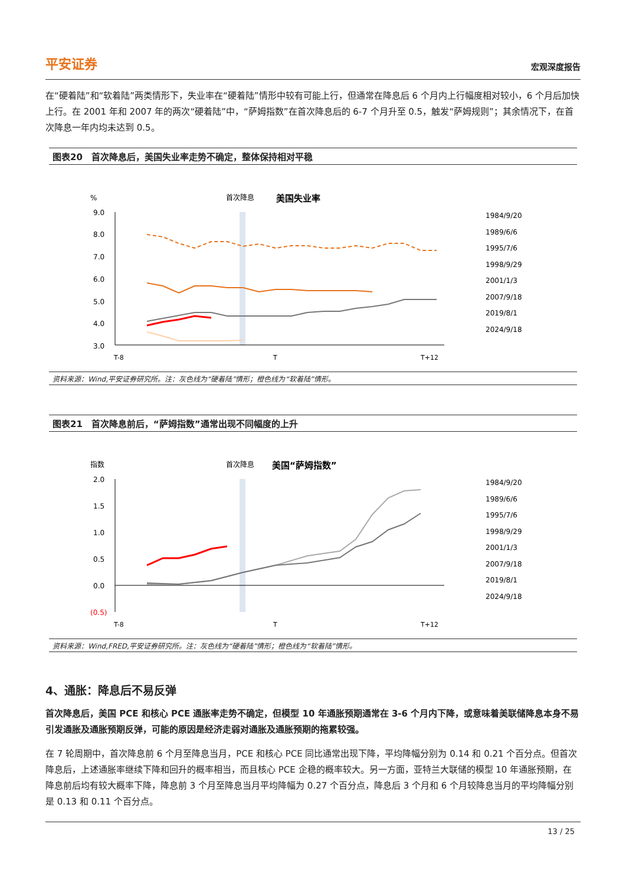平安证券 宏观深度报告
在“硬着陆”和“软着陆”两类情形下，失业率在“硬着陆”情形中较有可能上行，但通常在降息后 6 个月内上行幅度相对较小，6 个月后加快上行。在 2001 年和 2007 年的两次“硬着陆”中，“萨姆指数”在首次降息后的 6-7 个月升至 0.5，触发“萨姆规则”；其余情况下，在首次降息一年内均未达到 0.5。
图表20　首次降息后，美国失业率走势不确定，整体保持相对平稳
%
首次降息
美国失业率
9.0
8.0
7.0
6.0
5.0
4.0
3.0
T-8
T
T+12
1984/9/20
1989/6/6
1995/7/6
1998/9/29
2001/1/3
2007/9/18
2019/8/1
2024/9/18
资料来源：Wind,平安证券研究所。注：灰色线为“硬着陆”情形；橙色线为“软着陆”情形。
图表21　首次降息前后，“萨姆指数”通常出现不同幅度的上升
指数
首次降息
美国“萨姆指数”
2.0
1.5
1.0
0.5
0.0
(0.5)
T-8
T
T+12
1984/9/20
1989/6/6
1995/7/6
1998/9/29
2001/1/3
2007/9/18
2019/8/1
2024/9/18
资料来源：Wind,FRED,平安证券研究所。注：灰色线为“硬着陆”情形；橙色线为“软着陆”情形。
4、通胀：降息后不易反弹
首次降息后，美国 PCE 和核心 PCE 通胀率走势不确定，但模型 10 年通胀预期通常在 3-6 个月内下降，或意味着美联储降息本身不易引发通胀及通胀预期反弹，可能的原因是经济走弱对通胀及通胀预期的拖累较强。
在 7 轮周期中，首次降息前 6 个月至降息当月，PCE 和核心 PCE 同比通常出现下降，平均降幅分别为 0.14 和 0.21 个百分点。但首次降息后，上述通胀率继续下降和回升的概率相当，而且核心 PCE 企稳的概率较大。另一方面，亚特兰大联储的模型 10 年通胀预期，在降息前后均有较大概率下降，降息前 3 个月至降息当月平均降幅为 0.27 个百分点，降息后 3 个月和 6 个月较降息当月的平均降幅分别是 0.13 和 0.11 个百分点。
13 / 25